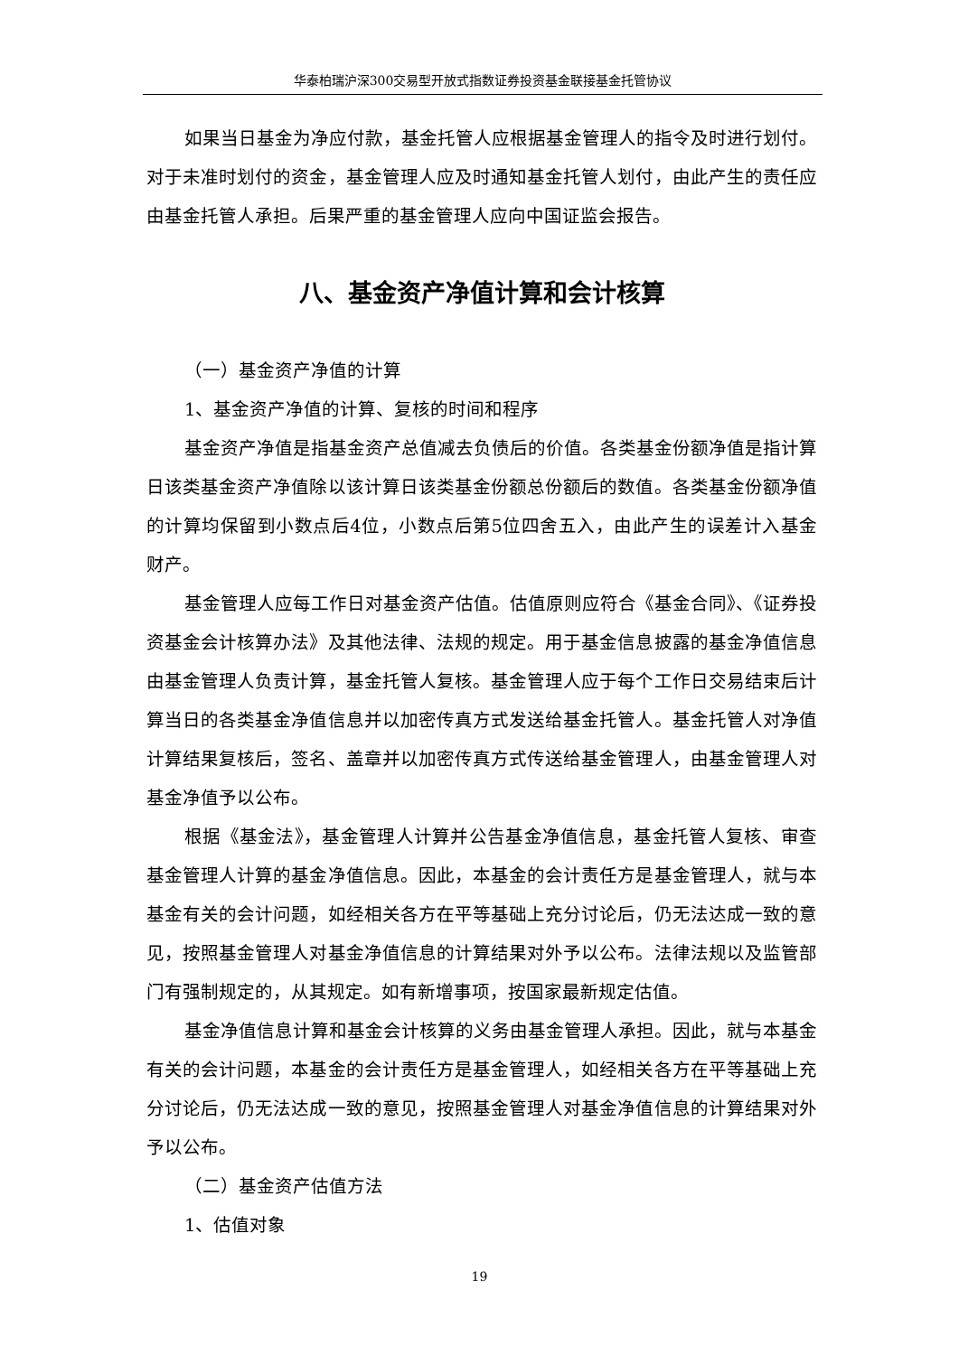华泰柏瑞沪深300交易型开放式指数证券投资基金联接基金托管协议
如果当日基金为净应付款，基金托管人应根据基金管理人的指令及时进行划付。对于未准时划付的资金，基金管理人应及时通知基金托管人划付，由此产生的责任应由基金托管人承担。后果严重的基金管理人应向中国证监会报告。
八、基金资产净值计算和会计核算
（一）基金资产净值的计算
1、基金资产净值的计算、复核的时间和程序
基金资产净值是指基金资产总值减去负债后的价值。各类基金份额净值是指计算日该类基金资产净值除以该计算日该类基金份额总份额后的数值。各类基金份额净值的计算均保留到小数点后4位，小数点后第5位四舍五入，由此产生的误差计入基金财产。
基金管理人应每工作日对基金资产估值。估值原则应符合《基金合同》、《证券投资基金会计核算办法》及其他法律、法规的规定。用于基金信息披露的基金净值信息由基金管理人负责计算，基金托管人复核。基金管理人应于每个工作日交易结束后计算当日的各类基金净值信息并以加密传真方式发送给基金托管人。基金托管人对净值计算结果复核后，签名、盖章并以加密传真方式传送给基金管理人，由基金管理人对基金净值予以公布。
根据《基金法》，基金管理人计算并公告基金净值信息，基金托管人复核、审查基金管理人计算的基金净值信息。因此，本基金的会计责任方是基金管理人，就与本基金有关的会计问题，如经相关各方在平等基础上充分讨论后，仍无法达成一致的意见，按照基金管理人对基金净值信息的计算结果对外予以公布。法律法规以及监管部门有强制规定的，从其规定。如有新增事项，按国家最新规定估值。
基金净值信息计算和基金会计核算的义务由基金管理人承担。因此，就与本基金有关的会计问题，本基金的会计责任方是基金管理人，如经相关各方在平等基础上充分讨论后，仍无法达成一致的意见，按照基金管理人对基金净值信息的计算结果对外予以公布。
（二）基金资产估值方法
1、估值对象
19